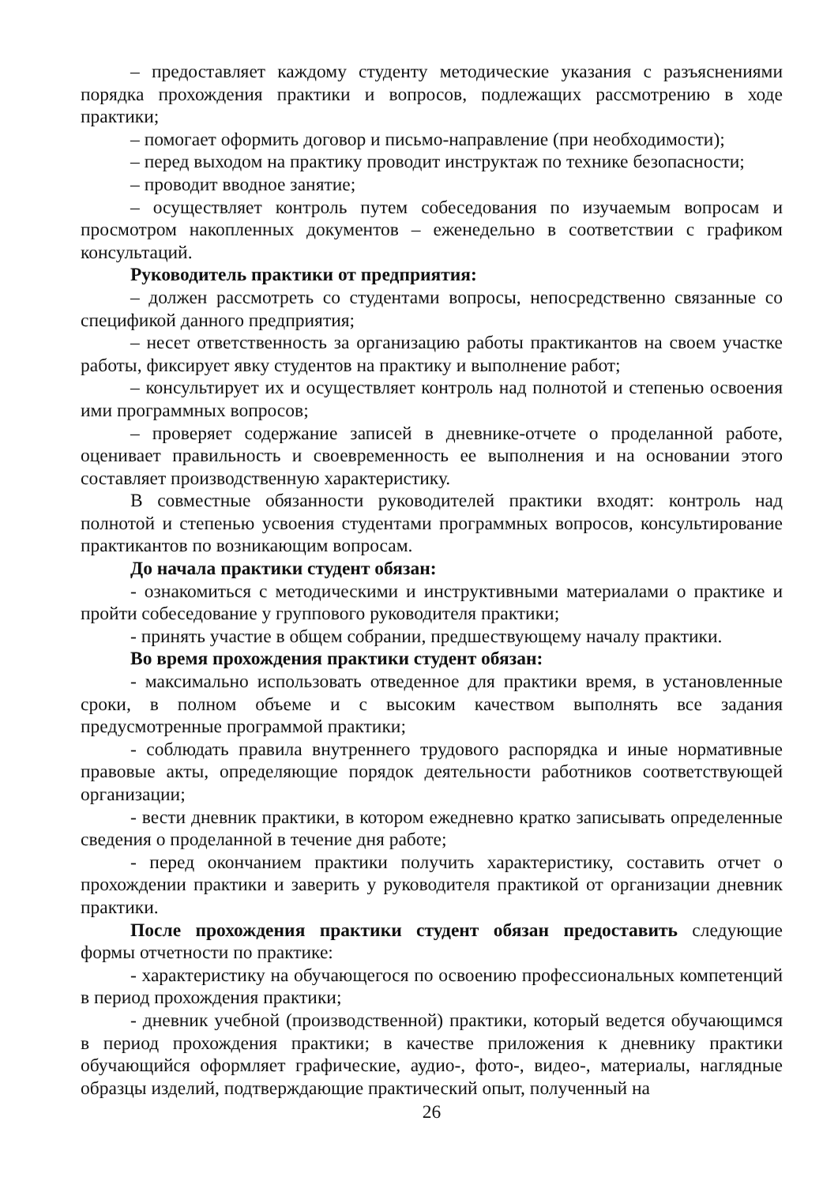– предоставляет каждому студенту методические указания с разъяснениями порядка прохождения практики и вопросов, подлежащих рассмотрению в ходе практики;
– помогает оформить договор и письмо-направление (при необходимости);
– перед выходом на практику проводит инструктаж по технике безопасности;
– проводит вводное занятие;
– осуществляет контроль путем собеседования по изучаемым вопросам и просмотром накопленных документов – еженедельно в соответствии с графиком консультаций.
Руководитель практики от предприятия:
– должен рассмотреть со студентами вопросы, непосредственно связанные со спецификой данного предприятия;
– несет ответственность за организацию работы практикантов на своем участке работы, фиксирует явку студентов на практику и выполнение работ;
– консультирует их и осуществляет контроль над полнотой и степенью освоения ими программных вопросов;
– проверяет содержание записей в дневнике-отчете о проделанной работе, оценивает правильность и своевременность ее выполнения и на основании этого составляет производственную характеристику.
В совместные обязанности руководителей практики входят: контроль над полнотой и степенью усвоения студентами программных вопросов, консультирование практикантов по возникающим вопросам.
До начала практики студент обязан:
- ознакомиться с методическими и инструктивными материалами о практике и пройти собеседование у группового руководителя практики;
- принять участие в общем собрании, предшествующему началу практики.
Во время прохождения практики студент обязан:
- максимально использовать отведенное для практики время, в установленные сроки, в полном объеме и с высоким качеством выполнять все задания предусмотренные программой практики;
- соблюдать правила внутреннего трудового распорядка и иные нормативные правовые акты, определяющие порядок деятельности работников соответствующей организации;
- вести дневник практики, в котором ежедневно кратко записывать определенные сведения о проделанной в течение дня работе;
- перед окончанием практики получить характеристику, составить отчет о прохождении практики и заверить у руководителя практикой от организации дневник практики.
После прохождения практики студент обязан предоставить следующие формы отчетности по практике:
- характеристику на обучающегося по освоению профессиональных компетенций в период прохождения практики;
- дневник учебной (производственной) практики, который ведется обучающимся в период прохождения практики; в качестве приложения к дневнику практики обучающийся оформляет графические, аудио-, фото-, видео-, материалы, наглядные образцы изделий, подтверждающие практический опыт, полученный на
26